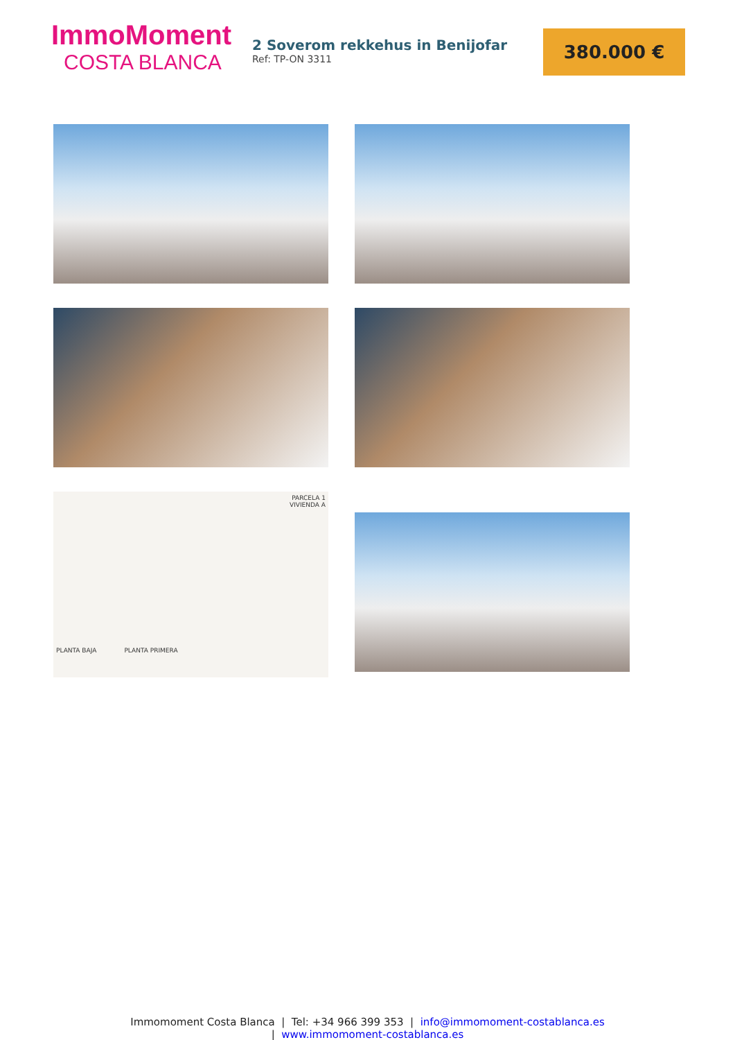ImmoMoment
COSTA BLANCA
2 Soverom rekkehus in Benijofar
Ref: TP-ON 3311
380.000 €
PARCELA 1
VIVIENDA A
PLANTA BAJA PLANTA PRIMERA
Immomoment Costa Blanca | Tel: +34 966 399 353 | info@immomoment-costablanca.es
| www.immomoment-costablanca.es